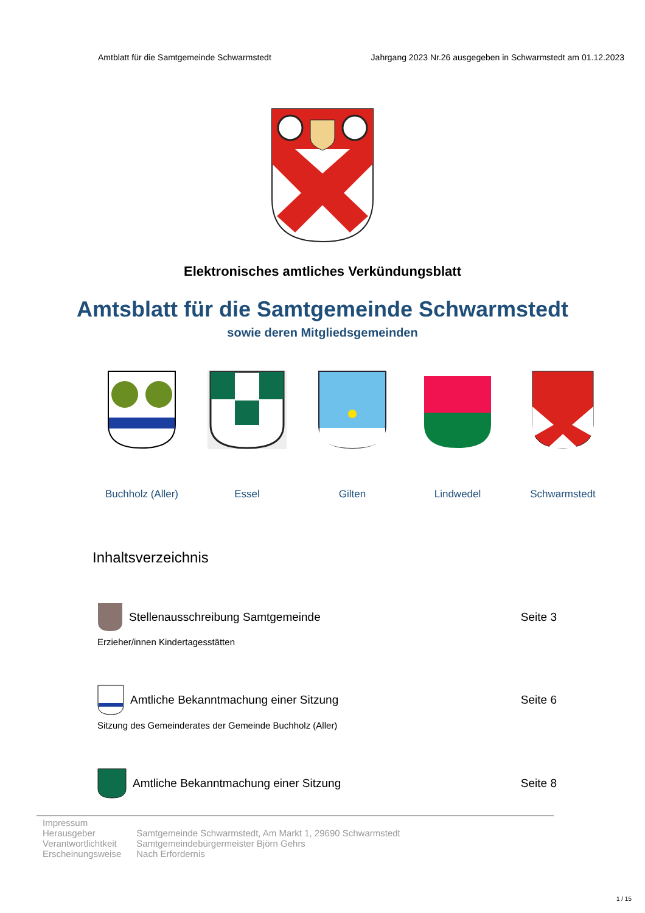Amtblatt für die Samtgemeinde Schwarmstedt Jahrgang 2023 Nr.26 ausgegeben in Schwarmstedt am 01.12.2023
Elektronisches amtliches Verkündungsblatt
Amtsblatt für die Samtgemeinde Schwarmstedt
sowie deren Mitgliedsgemeinden
Buchholz (Aller)
Essel Gilten Lindwedel Schwarmstedt
Inhaltsverzeichnis
Stellenausschreibung Samtgemeinde Seite 3
Erzieher/innen Kindertagesstätten
Amtliche Bekanntmachung einer Sitzung Seite 6
Sitzung des Gemeinderates der Gemeinde Buchholz (Aller)
Amtliche Bekanntmachung einer Sitzung Seite 8
| Impressum | |
| Herausgeber | Samtgemeinde Schwarmstedt, Am Markt 1, 29690 Schwarmstedt |
| Verantwortlichtkeit | Samtgemeindebürgermeister Björn Gehrs |
| Erscheinungsweise | Nach Erfordernis |
1 / 15